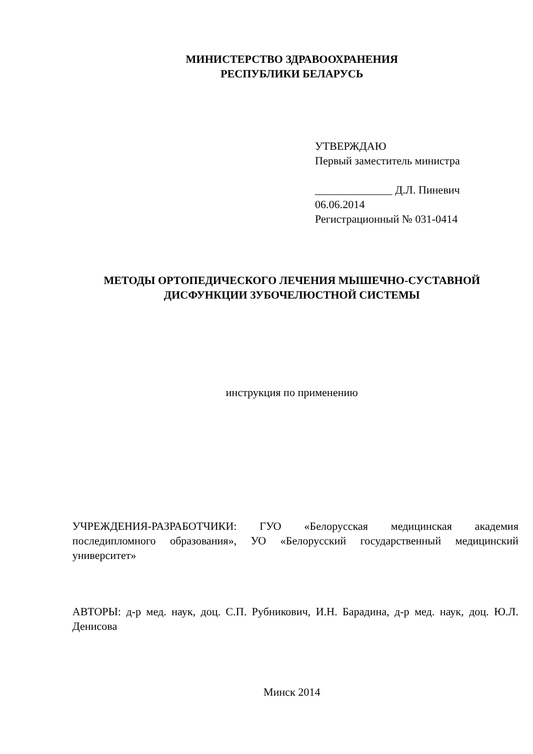МИНИСТЕРСТВО ЗДРАВООХРАНЕНИЯ
РЕСПУБЛИКИ БЕЛАРУСЬ
УТВЕРЖДАЮ
Первый заместитель министра
______________ Д.Л. Пиневич
06.06.2014
Регистрационный № 031-0414
МЕТОДЫ ОРТОПЕДИЧЕСКОГО ЛЕЧЕНИЯ МЫШЕЧНО-СУСТАВНОЙ
ДИСФУНКЦИИ ЗУБОЧЕЛЮСТНОЙ СИСТЕМЫ
инструкция по применению
УЧРЕЖДЕНИЯ-РАЗРАБОТЧИКИ: ГУО «Белорусская медицинская академия последипломного образования», УО «Белорусский государственный медицинский университет»
АВТОРЫ: д-р мед. наук, доц. С.П. Рубникович, И.Н. Барадина, д-р мед. наук, доц. Ю.Л. Денисова
Минск 2014